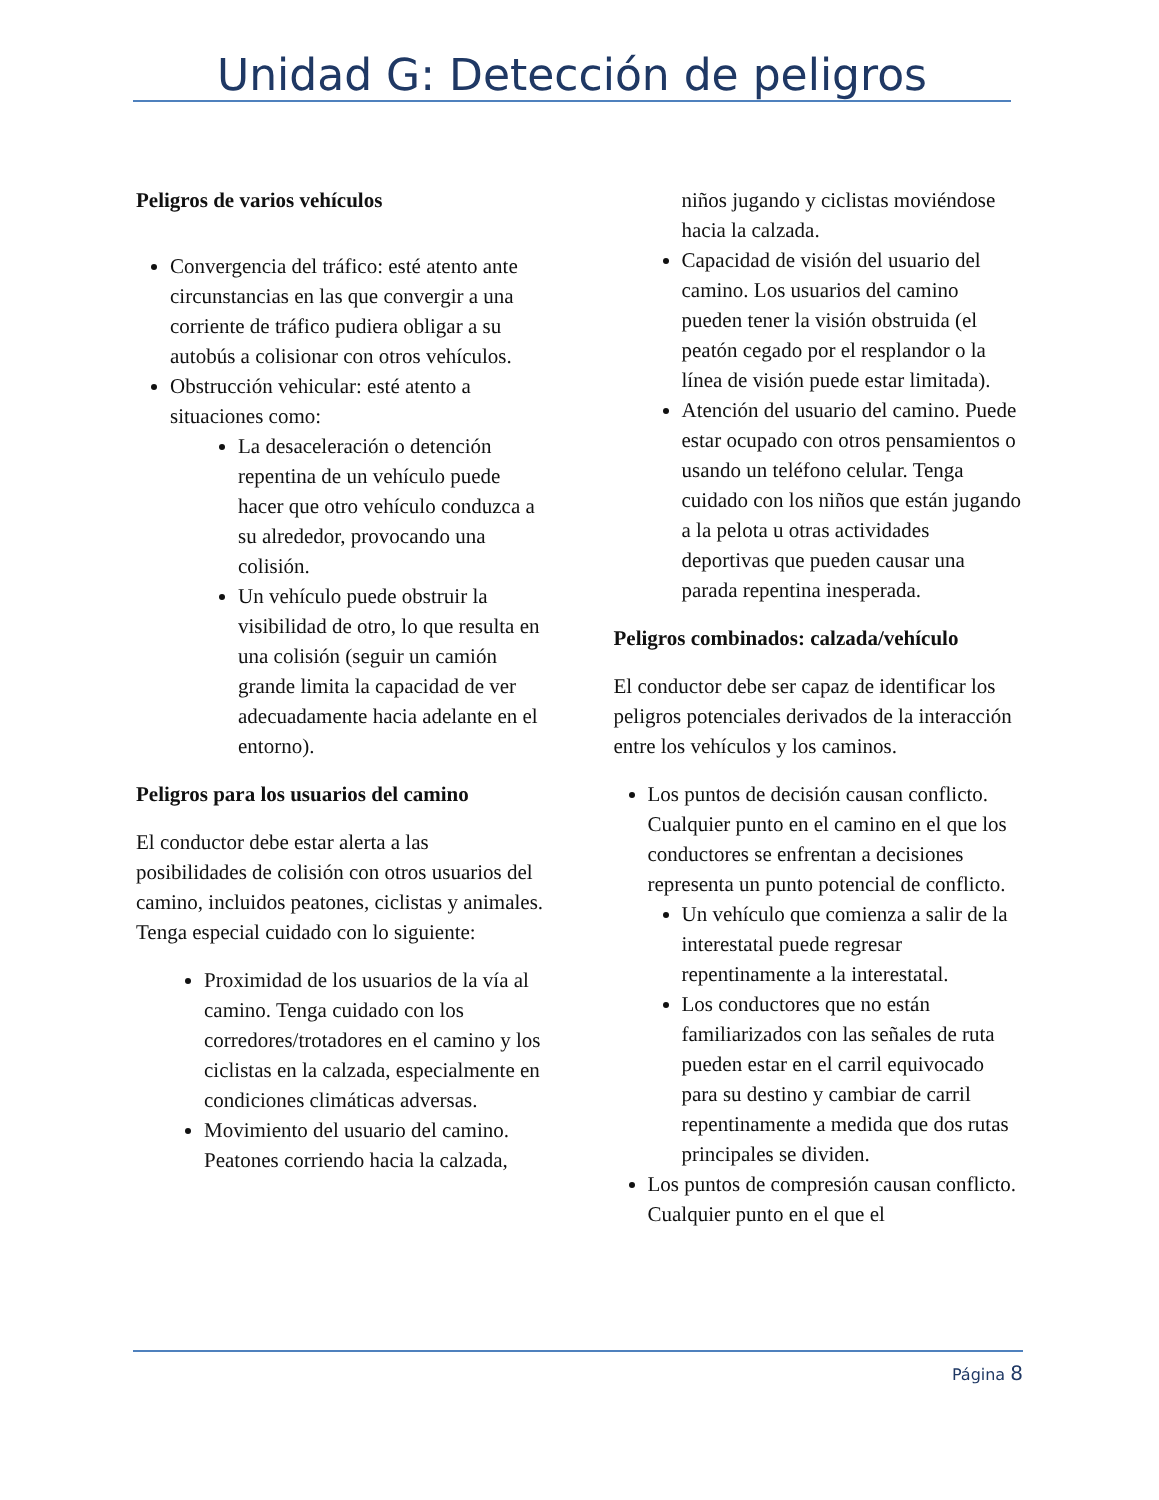Unidad G: Detección de peligros
Peligros de varios vehículos
Convergencia del tráfico: esté atento ante circunstancias en las que convergir a una corriente de tráfico pudiera obligar a su autobús a colisionar con otros vehículos.
Obstrucción vehicular: esté atento a situaciones como:
La desaceleración o detención repentina de un vehículo puede hacer que otro vehículo conduzca a su alrededor, provocando una colisión.
Un vehículo puede obstruir la visibilidad de otro, lo que resulta en una colisión (seguir un camión grande limita la capacidad de ver adecuadamente hacia adelante en el entorno).
Peligros para los usuarios del camino
El conductor debe estar alerta a las posibilidades de colisión con otros usuarios del camino, incluidos peatones, ciclistas y animales. Tenga especial cuidado con lo siguiente:
Proximidad de los usuarios de la vía al camino. Tenga cuidado con los corredores/trotadores en el camino y los ciclistas en la calzada, especialmente en condiciones climáticas adversas.
Movimiento del usuario del camino. Peatones corriendo hacia la calzada, niños jugando y ciclistas moviéndose hacia la calzada.
Capacidad de visión del usuario del camino. Los usuarios del camino pueden tener la visión obstruida (el peatón cegado por el resplandor o la línea de visión puede estar limitada).
Atención del usuario del camino. Puede estar ocupado con otros pensamientos o usando un teléfono celular. Tenga cuidado con los niños que están jugando a la pelota u otras actividades deportivas que pueden causar una parada repentina inesperada.
Peligros combinados: calzada/vehículo
El conductor debe ser capaz de identificar los peligros potenciales derivados de la interacción entre los vehículos y los caminos.
Los puntos de decisión causan conflicto. Cualquier punto en el camino en el que los conductores se enfrentan a decisiones representa un punto potencial de conflicto.
Un vehículo que comienza a salir de la interestatal puede regresar repentinamente a la interestatal.
Los conductores que no están familiarizados con las señales de ruta pueden estar en el carril equivocado para su destino y cambiar de carril repentinamente a medida que dos rutas principales se dividen.
Los puntos de compresión causan conflicto. Cualquier punto en el que el
Página 8